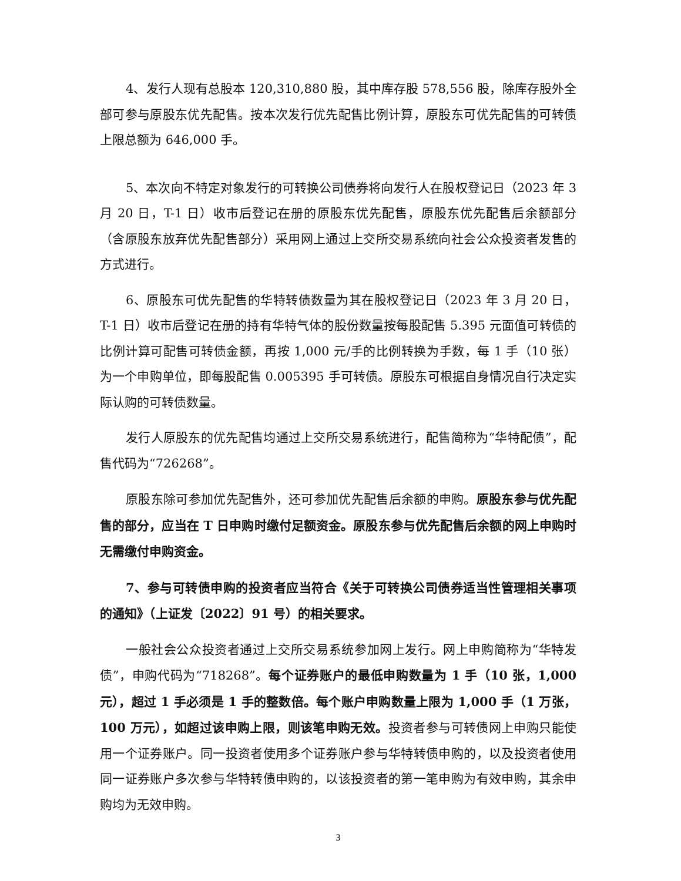4、发行人现有总股本 120,310,880 股，其中库存股 578,556 股，除库存股外全部可参与原股东优先配售。按本次发行优先配售比例计算，原股东可优先配售的可转债上限总额为 646,000 手。
5、本次向不特定对象发行的可转换公司债券将向发行人在股权登记日（2023 年 3 月 20 日，T-1 日）收市后登记在册的原股东优先配售，原股东优先配售后余额部分（含原股东放弃优先配售部分）采用网上通过上交所交易系统向社会公众投资者发售的方式进行。
6、原股东可优先配售的华特转债数量为其在股权登记日（2023 年 3 月 20 日，T-1 日）收市后登记在册的持有华特气体的股份数量按每股配售 5.395 元面值可转债的比例计算可配售可转债金额，再按 1,000 元/手的比例转换为手数，每 1 手（10 张）为一个申购单位，即每股配售 0.005395 手可转债。原股东可根据自身情况自行决定实际认购的可转债数量。
发行人原股东的优先配售均通过上交所交易系统进行，配售简称为“华特配债”，配售代码为“726268”。
原股东除可参加优先配售外，还可参加优先配售后余额的申购。原股东参与优先配售的部分，应当在 T 日申购时缴付足额资金。原股东参与优先配售后余额的网上申购时无需缴付申购资金。
7、参与可转债申购的投资者应当符合《关于可转换公司债券适当性管理相关事项的通知》（上证发〔2022〕91 号）的相关要求。
一般社会公众投资者通过上交所交易系统参加网上发行。网上申购简称为“华特发债”，申购代码为“718268”。每个证券账户的最低申购数量为 1 手（10 张，1,000 元），超过 1 手必须是 1 手的整数倍。每个账户申购数量上限为 1,000 手（1 万张，100 万元），如超过该申购上限，则该笔申购无效。投资者参与可转债网上申购只能使用一个证券账户。同一投资者使用多个证券账户参与华特转债申购的，以及投资者使用同一证券账户多次参与华特转债申购的，以该投资者的第一笔申购为有效申购，其余申购均为无效申购。
3